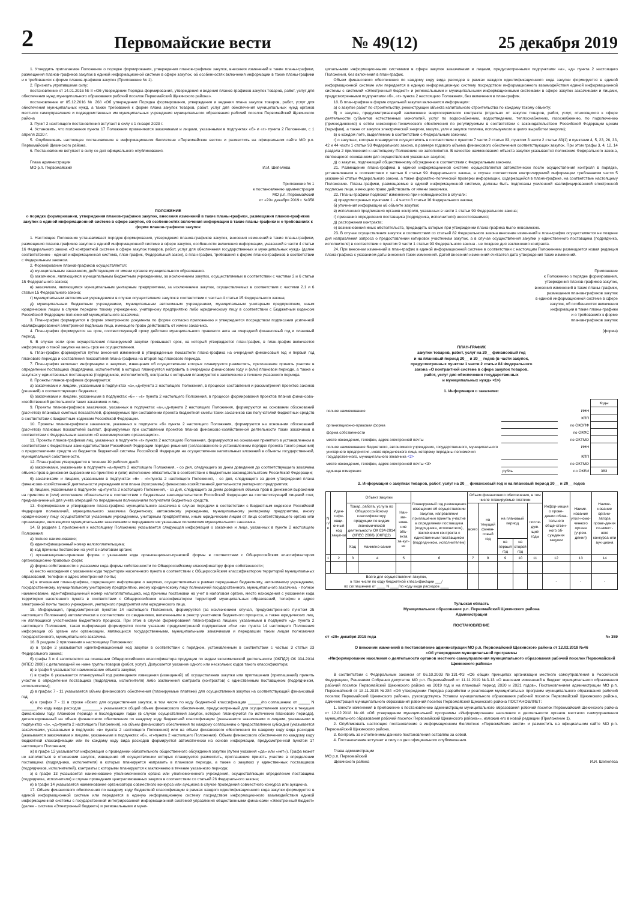2 Первомайские вести № 49(12) 25 декабря 2019
1. Утвердить прилагаемое Положение о порядке формирования, утверждения планов-графиков закупок, внесения изменений в такие планы-графики, размещения планов-графиков закупок в единой информационной системе в сфере закупок, об особенностях включения информации в такие планы-графики и о требованиях к форме планов-графиков закупок (Приложение № 1).
2. Признать утратившими силу:
постановление от 14.01.2016 № 8 «Об утверждении Порядка формирования, утверждения и ведения планов-графиков закупок товаров, работ, услуг для обеспечения нужд муниципального образования рабочий поселок Первомайский Щекинского района».
постановление от 05.12.2016 № 268 «Об утверждении Порядка формирования, утверждения и ведения плана закупок товаров, работ, услуг для обеспечения муниципальных нужд, а также требований к форме плана закупок товаров, работ, услуг для обеспечения муниципальных нужд органов местного самоуправления и подведомственных им муниципальных учреждения муниципального образования рабочий поселок Первомайский Щекинского района
3. Пункт 2 настоящего постановления вступает в силу с 1 января 2020 г.
4. Установить, что положения пункта 17 Положения применяются заказчиками и лицами, указанными в подпунктах «б» и «г» пункта 2 Положения, с 1 апреля 2020 г.
5. Опубликовать настоящее постановление в информационном бюллетене «Первомайские вести» и разместить на официальном сайте МО р.п. Первомайский Щекинского района.
6. Постановление вступает в силу со дня официального опубликования.
Глава администрации
МО р.п. Первомайский И.И. Шепелёва
Приложение № 1
к постановлению администрации
МО р.п. Первомайский
от «20» декабря 2019 г. №358
ПОЛОЖЕНИЕ
о порядке формировании, утверждения планов-графиков закупок, внесения изменений в такие планы-графики, размещения планов-графиков закупок в единой информационной системе в сфере закупок, об особенностях включения информации в такие планы-графики и о требованиях к форме планов-графиков закупок
1. Настоящее Положение устанавливает порядок формирования, утверждения планов-графиков закупок, внесения изменений в такие планы-графики, размещения планов-графиков закупок в единой информационной системе в сфере закупок, особенности включения информации, указанной в части 4 статьи 16 Федерального закона «О контрактной системе в сфере закупок товаров, работ, услуг для обеспечения государственных и муниципальных нужд» (далее соответственно - единая информационная система, план-график, Федеральный закон), в план-график, требования к форме планов-графиков в соответствии с Федеральным законом.
2. Формирование планов-графиков осуществляется:
а) муниципальным заказчиком, действующим от имени органов муниципального образования.
б) заказчиком, являющимся муниципальным бюджетным учреждением, за исключением закупок, осуществляемых в соответствии с частями 2 и 6 статьи 15 Федерального закона;
в) заказчиком, являющимся муниципальным унитарным предприятием, за исключением закупок, осуществляемых в соответствии с частями 2.1 и 6 статьи 15 Федерального закона;
г) муниципальным автономным учреждением в случае осуществления закупок в соответствии с частью 4 статьи 15 Федерального закона;
д) муниципальным бюджетным учреждением, муниципальным автономным учреждением, муниципальным унитарным предприятием, иным юридическим лицом в случае передачи такому учреждению, унитарному предприятию либо юридическому лицу в соответствии с Бюджетным кодексом Российской Федерации полномочий муниципального заказчика;
3. План-график формируется в форме электронного документа по форме согласно приложению и утверждается посредством подписания усиленной квалифицированной электронной подписью лица, имеющего право действовать от имени заказчика.
4. План-график формируется на срок, соответствующий сроку действия муниципального правового акта на очередной финансовый год и плановый период.
5. В случае если срок осуществления планируемой закупки превышает срок, на который утверждается план-график, в план-график включается информация о такой закупке на весь срок ее осуществления.
6. План-график формируется путем внесения изменений в утвержденные показатели плана-графика на очередной финансовый год и первый год планового периода и составления показателей плана-графика на второй год планового периода.
7. План-график включает информацию о закупках, извещения об осуществлении которых планируется разместить, приглашение принять участие в определении поставщика (подрядчика, исполнителя) в которых планируется направить в очередном финансовом году и (или) плановом периоде, а также о закупках у единственных поставщиков (подрядчиков, исполнителей), контракты с которыми планируются к заключению в течение указанного периода.
8. Проекты планов-графиков формируются:
а) заказчиками и лицами, указанными в подпунктах «а»,»д»пункта 2 настоящего Положения, в процессе составления и рассмотрения проектов законов (решений) о соответствующих бюджетах;
б) заказчиками и лицами, указанными в подпунктах «б» - «г» пункта 2 настоящего Положения, в процессе формирования проектов планов финансово-хозяйственной деятельности таких заказчиков и лиц.
9. Проекты планов-графиков заказчиков, указанных в подпунктах «а»,»д»пункта 2 настоящего Положения, формируются на основании обоснований (расчетов) плановых сметных показателей, формируемых при составлении проекта бюджетной сметы таких заказчиков как получателей бюджетных средств в соответствии с Бюджетным кодексом Российской Федерации.
10. Проекты планов-графиков заказчиков, указанных в подпункте «б» пункта 2 настоящего Положения, формируются на основании обоснований (расчетов) плановых показателей выплат, формируемых при составлении проектов планов финансово-хозяйственной деятельности таких заказчиков в соответствии с Федеральным законом «О некоммерческих организациях».
11. Проекты планов-графиков лиц, указанных в подпункте «г» пункта 2 настоящего Положения, формируются на основании принятого в установленном в соответствии с бюджетным законодательством Российской Федерации порядке решения (согласованного в установленном порядке проекта такого решения) о предоставлении средств из бюджетов бюджетной системы Российской Федерации на осуществление капитальных вложений в объекты государственной, муниципальной собственности.
12. План-график утверждается в течение 10 рабочих дней:
а) заказчиками, указанными в подпункте «а»пункта 2 настоящего Положения, - со дня, следующего за днем доведения до соответствующего заказчика объема прав в денежном выражении на принятие и (или) исполнение обязательств в соответствии с бюджетным законодательством Российской Федерации;
б) заказчиками и лицами, указанными в подпунктах «б» - «г»пункта 2 настоящего Положения, - со дня, следующего за днем утверждения плана финансово-хозяйственной деятельности учреждения или плана (программы) финансово-хозяйственной деятельности унитарного предприятия;
в) лицами, указанными в подпункте «д»пункта 2 настоящего Положения, - со дня, следующего за днем доведения объема прав в денежном выражении на принятие и (или) исполнение обязательств в соответствии с бюджетным законодательством Российской Федерации на соответствующий лицевой счет, предназначенный для учета операций по переданным полномочиям получателя бюджетных средств.
13. Формирование и утверждение плана-графика муниципального заказчика в случае передачи в соответствии с Бюджетным кодексом Российской Федерации полномочий, муниципального заказчика бюджетному, автономному учреждению, муниципальному унитарному предприятию, иному юридическому лицу осуществляется указанным учреждением, унитарным предприятием, иным юридическим лицом от лица соответствующего органа или организации, являющихся муниципальными заказчиками и передавших им указанные полномочия муниципального заказчика.
14. В разделе 1 приложения к настоящему Положению указывается следующая информация о заказчике и лице, указанных в пункте 2 настоящего Положения:
а) полное наименование;
б) идентификационный номер налогоплательщика;
в) код причины постановки на учет в налоговом органе;
г) организационно-правовая форма с указанием кода организационно-правовой формы в соответствии с Общероссийским классификатором организационно-правовых форм;
д) форма собственности с указанием кода формы собственности по Общероссийскому классификатору форм собственности;
е) место нахождения с указанием кода территории населенного пункта в соответствии с Общероссийским классификатором территорий муниципальных образований, телефон и адрес электронной почты;
ж) в отношении плана-графика, содержащего информацию о закупках, осуществляемых в рамках переданных бюджетному, автономному учреждению, государственному, муниципальному унитарному предприятию, иному юридическому лицу полномочий государственного, муниципального заказчика, - полное наименование, идентификационный номер налогоплательщика, код причины постановки на учет в налоговом органе, место нахождения с указанием кода территории населенного пункта в соответствии с Общероссийским классификатором территорий муниципальных образований, телефон и адрес электронной почты такого учреждения, унитарного предприятия или юридического лица.
15. Информация, предусмотренная пунктом 14 настоящего Положения, формируется (за исключением случая, предусмотренного пунктом 25 настоящего Положения) автоматически в соответствии со сведениями, включенными в реестр участников бюджетного процесса, а также юридических лиц, не являющихся участниками бюджетного процесса. При этом в случае формирования плана-графика лицами, указанными в подпункте «д» пункта 2 настоящего Положения, такая информация формируется после указания предусмотренной подпунктами «б»и «в» пункта 14 настоящего Положения информации об органе или организации, являющихся государственными, муниципальными заказчиками и передавших таким лицам полномочия государственного, муниципального заказчика.
16. В разделе 2 приложения к настоящему Положению:
а) в графе 2 указывается идентификационный код закупки в соответствии с порядком, установленным в соответствии с частью 3 статьи 23 Федерального закона;
б) графы 3 и 4 заполняются на основании Общероссийского классификатора продукции по видам экономической деятельности (ОКПД2) ОК 034-2014 (КПЕС 2008) с детализацией не ниже группы товаров (работ, услуг). Допускается указание одного или нескольких кодов такого классификатора;
в) в графе 5 указывается наименование объекта закупки;
г) в графе 6 указывается планируемый год размещения извещения (извещений) об осуществлении закупки или приглашения (приглашений) принять участие в определении поставщика (подрядчика, исполнителя) либо заключения контракта (контрактов) с единственным поставщиком (подрядчиком, исполнителем);
д) в графах 7 - 11 указывается объем финансового обеспечения (планируемые платежи) для осуществления закупок на соответствующий финансовый год;
е) в графах 7 - 11 в строке «Всего для осуществления закупок, в том числе по коду бюджетной классификации ______/по соглашению от _____ N _______/по коду вида расходов ________» указывается общий объем финансового обеспечения, предусмотренный для осуществления закупок в текущем финансовом году, плановом периоде и последующих годах (в случае осуществления закупок, которые планируются по истечении планового периода), детализированный на объем финансового обеспечения по каждому коду бюджетной классификации (указывается заказчиками и лицами, указанными в подпунктах «а», «д»пункта 2 настоящего Положения), на объем финансового обеспечения по каждому соглашению о предоставлении субсидии (указывается заказчиками, указанными в подпункте «в» пункта 2 настоящего Положения) или на объем финансового обеспечения по каждому коду вида расходов (указывается заказчиками и лицами, указанными в подпунктах «б», «г»пункта 2 настоящего Положения). Объем финансового обеспечения по каждому коду бюджетной классификации или по каждому коду вида расходов формируется автоматически на основе информации, предусмотренной пунктом 17 настоящего Положения;
ж) в графе 12 указывается информация о проведении обязательного общественного обсуждения закупки (путем указания «да» или «нет»). Графа может не заполняться в отношении закупок, извещения об осуществлении которых планируется разместить, приглашение принять участие в определении поставщика (подрядчика, исполнителя) в которых планируется направить в плановом периоде, а также о закупках у единственных поставщиков (подрядчиков, исполнителей), контракты с которыми планируются к заключению в течение указанного периода;
з) в графе 13 указывается наименование уполномоченного органа или уполномоченного учреждения, осуществляющих определение поставщика (подрядчика, исполнителя) в случае проведения централизованных закупок в соответствии со статьей 26 Федерального закона;
и) в графе 14 указывается наименование организатора совместного конкурса или аукциона в случае проведения совместного конкурса или аукциона.
17. Объем финансового обеспечения по каждому коду бюджетной классификации в рамках каждого идентификационного кода закупки формируется в единой информационной системе или передается в единую информационную систему посредством информационного взаимодействия единой информационной системы с государственной интегрированной информационной системой управления общественными финансами «Электронный бюджет» (далее - система «Электронный бюджет») и региональными и муни-
ципальными информационными системами в сфере закупок заказчиками и лицами, предусмотренными подпунктами «а», «д» пункта 2 настоящего Положения, без включения в план-график.
Объем финансового обеспечения по каждому коду вида расходов в рамках каждого идентификационного кода закупки формируется в единой информационной системе или передается в единую информационную систему посредством информационного взаимодействия единой информационной системы с системой «Электронный бюджет» и региональными и муниципальными информационными системами в сфере закупок заказчиками и лицами, предусмотренными подпунктами «б», «г» пункта 2 настоящего Положения, без включения в план-график.
18. В план-графике в форме отдельной закупки включается информация:
а) о закупке работ по строительству, реконструкции объекта капитального строительства по каждому такому объекту;
б) о закупке, предусматривающей заключение энергосервисного контракта (отдельно от закупок товаров, работ, услуг, относящихся к сфере деятельности субъектов естественных монополий, услуг по водоснабжению, водоотведению, теплоснабжению, газоснабжению, по подключению (присоединению) к сетям инженерно-технического обеспечения по регулируемым в соответствии с законодательством Российской Федерации ценам (тарифам), а также от закупок электрической энергии, мазута, угля и закупок топлива, используемого в целях выработки энергии);
в) о каждом лоте, выделяемом в соответствии с Федеральным законом;
г) о закупках, которые планируется осуществлять в соответствии с пунктом 7 части 2 статьи 83, пунктом 3 части 2 статьи 83(1) и пунктами 4, 5, 23, 26, 33, 42 и 44 части 1 статьи 93 Федерального закона, в размере годового объема финансового обеспечения соответствующих закупок. При этом графы 3, 4, 12, 14 раздела 2 приложения к настоящему Положению не заполняются. В качестве наименования объекта закупки указывается положение Федерального закона, являющееся основанием для осуществления указанных закупок;
д) о закупке, подлежащей общественному обсуждению в соответствии с Федеральным законом.
21. Размещение плана-графика в единой информационной системе осуществляется автоматически после осуществления контроля в порядке, установленном в соответствии с частью 6 статьи 99 Федерального закона, в случае соответствия контролируемой информации требованиям части 5 указанной статьи Федерального закона, а также форматно-логической проверки информации, содержащейся в плане-графике, на соответствие настоящему Положению. Планы-графики, размещаемые в единой информационной системе, должны быть подписаны усиленной квалифицированной электронной подписью лица, имеющего право действовать от имени заказчика.
22. Планы-графики подлежат изменению при необходимости в случаях:
а) предусмотренных пунктами 1 - 4 части 8 статьи 16 Федерального закона;
б) уточнения информации об объекте закупки;
в) исполнения предписания органов контроля, указанных в части 1 статьи 99 Федерального закона;
г) признания определения поставщика (подрядчика, исполнителя) несостоявшимся;
д) расторжения контракта;
е) возникновения иных обстоятельств, предвидеть которые при утверждении плана-графика было невозможно.
23. В случае осуществления закупок в соответствии со статьей 82 Федерального закона внесение изменений в план-график осуществляется не позднее дня направления запроса о предоставлении котировок участникам закупок, а в случае осуществления закупки у единственного поставщика (подрядчика, исполнителя) в соответствии с пунктом 9 части 1 статьи 93 Федерального закона - не позднее дня заключения контракта.
24. При внесении изменений в план-график в единой информационной системе в соответствии с настоящим Положением размещается новая редакция плана-графика с указанием даты внесения таких изменений. Датой внесения изменений считается дата утверждения таких изменений.
Приложение
к Положению о порядке формирования,
утверждения планов-графиков закупок,
внесения изменений в такие планы-графики,
размещения планов-графиков закупок
в единой информационной системе в сфере
закупок, об особенностях включения
информации в такие планы-графики
и о требованиях к форме
планов-графиков закупок
(форма)
ПЛАН-ГРАФИК
закупок товаров, работ, услуг на 20__ финансовый год
и на плановый период 20__ и 20__ годов (в части закупок,
предусмотренных пунктом 1 части 2 статьи 84 Федерального
закона «О контрактной системе в сфере закупок товаров,
работ, услуг для обеспечения государственных
и муниципальных нужд» <1>)
1. Информация о заказчике:
| | | | Коды |
| полное наименование | | ИНН | |
| | | КПП | |
| организационно-правовая форма | | по ОКОПФ | |
| форма собственности | | по ОКФС | |
| место нахождения, телефон, адрес электронной почты | | по ОКТМО | |
| полное наименование бюджетного, автономного учреждения, государственного, муниципального унитарного предприятия, иного юридического лица, которому переданы полномочия государственного, муниципального заказчика <2> | | ИНН КПП | |
| место нахождения, телефон, адрес электронной почты <3> | | по ОКТМО | |
| единица измерения | рубль | по ОКЕИ | 383 |
2. Информация о закупках товаров, работ, услуг на 20__ финансовый год и на плановый период 20__ и 20__ годов
| N п/п | Иден-тифи-каци-онный код закуп-ки | Объект закупки | | | Планируемый год размещения извещения об осуществлении закупки, направления приглашения принять участие в определении поставщика (подрядчика, исполнителя), заключения контракта с единственным поставщиком (подрядчиком, исполнителем) | Объем финансового обеспечения, в том числе планируемые платежи | | | | | Инфор-мация о прове-дении обяза-тельного обще-ствен-ного об-суждения закупки | Наиме-нование упол-номо-ченного органа (учреж-дения) | Наиме-нование органи-затора прове-дения со-вмест-ного конкурса или аук-циона |
| --- | --- | --- | --- | --- | --- | --- | --- | --- | --- | --- | --- | --- | --- |
| | | Товар, работа, услуга по Общероссийскому классификатору продукции по видам экономической деятельности ОК 034-2014 (КПЕС 2008) (ОКПД2) | | Наи-ме-нова-ние объ-екта за-куп-ки | | всего | на текущий финан-совый год | на плановый период | | после-дую-щие годы | | | |
| | | Код | Наимено-вание | | | | | на первый год | на второй год | | | | |
| 1 | 2 | 3 | 4 | 5 | 6 | 7 | 8 | 9 | 10 | 11 | 12 | 13 | 14 |
| Всего для осуществления закупок, в том числе по коду бюджетной классификации ___/ по соглашению от ____ N ____/по коду вида расходов ____ | | | | | | | | | | | - | - | - |
Тульская область
Муниципальное образование р.п. Первомайский Щекинского района
Администрация
ПОСТАНОВЛЕНИЕ
от «20» декабря 2019 года № 359
О внесении изменений в постановление администрации МО р.п. Первомайский Щекинского района от 12.02.2018 №46
«Об утверждении муниципальной программы
«Информирование населения о деятельности органов местного самоуправления муниципального образования рабочий поселок Первомайский Щекинского района»
В соответствии с Федеральным законом от 06.10.2003 №131-ФЗ «Об общих принципах организации местного самоуправления в Российской Федерации», Решением Собрания депутатов МО р.п. Первомайский от 11.11.2019 №3-13 «О внесении изменений в бюджет муниципального образования рабочий поселок Первомайский Щекинского района на 2019 год и на плановый период 2020 и 2021 годов», Постановлением администрации МО р.п. Первомайский от 18.11.2015 №284 «Об утверждении Порядка разработки и реализации муниципальных программ муниципального образования рабочий поселок Первомайский Щекинского района», руководствуясь Уставом муниципального образования рабочий поселок Первомайский Щекинского района, администрация муниципального образования рабочий поселок Первомайский Щекинского района ПОСТАНОВЛЯЕТ:
1. Внести изменения в приложение к постановлению администрации муниципального образования рабочий поселок Первомайский Щекинского района от 12.02.2018 №46 «Об утверждении муниципальной программы «Информирование населения о деятельности органов местного самоуправления муниципального образования рабочий поселок Первомайский Щекинского района»», изложив его в новой редакции (Приложение 1).
2. Опубликовать настоящее постановление в информационном бюллетене «Первомайские вести» и разместить на официальном сайте МО р.п. Первомайский Щекинского района.
3. Контроль за исполнением данного постановления оставляю за собой.
4. Постановление вступает в силу со дня официального опубликования.
Глава администрации
МО р.п. Первомайский
Щекинского района И.И. Шепелёва